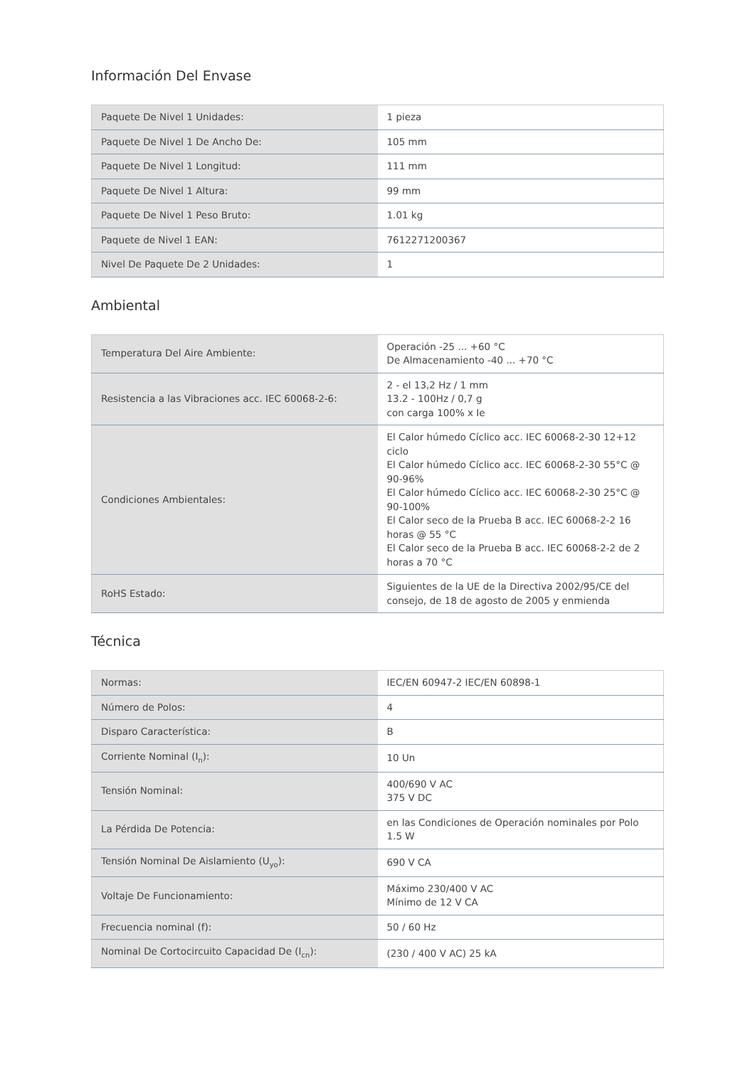Información Del Envase
| Paquete De Nivel 1 Unidades: | 1 pieza |
| Paquete De Nivel 1 De Ancho De: | 105 mm |
| Paquete De Nivel 1 Longitud: | 111 mm |
| Paquete De Nivel 1 Altura: | 99 mm |
| Paquete De Nivel 1 Peso Bruto: | 1.01 kg |
| Paquete de Nivel 1 EAN: | 7612271200367 |
| Nivel De Paquete De 2 Unidades: | 1 |
Ambiental
| Temperatura Del Aire Ambiente: | Operación -25 ... +60 °C De Almacenamiento -40 ... +70 °C |
| Resistencia a las Vibraciones acc. IEC 60068-2-6: | 2 - el 13,2 Hz / 1 mm 13.2 - 100Hz / 0,7 g con carga 100% x Ie |
| Condiciones Ambientales: | El Calor húmedo Cíclico acc. IEC 60068-2-30 12+12 ciclo El Calor húmedo Cíclico acc. IEC 60068-2-30 55°C @ 90-96% El Calor húmedo Cíclico acc. IEC 60068-2-30 25°C @ 90-100% El Calor seco de la Prueba B acc. IEC 60068-2-2 16 horas @ 55 °C El Calor seco de la Prueba B acc. IEC 60068-2-2 de 2 horas a 70 °C |
| RoHS Estado: | Siguientes de la UE de la Directiva 2002/95/CE del consejo, de 18 de agosto de 2005 y enmienda |
Técnica
| Normas: | IEC/EN 60947-2 IEC/EN 60898-1 |
| Número de Polos: | 4 |
| Disparo Característica: | B |
| Corriente Nominal (I<sub>n</sub>): | 10 Un |
| Tensión Nominal: | 400/690 V AC 375 V DC |
| La Pérdida De Potencia: | en las Condiciones de Operación nominales por Polo 1.5 W |
| Tensión Nominal De Aislamiento (U<sub>yo</sub>): | 690 V CA |
| Voltaje De Funcionamiento: | Máximo 230/400 V AC Mínimo de 12 V CA |
| Frecuencia nominal (f): | 50 / 60 Hz |
| Nominal De Cortocircuito Capacidad De (I<sub>cn</sub>): | (230 / 400 V AC) 25 kA |